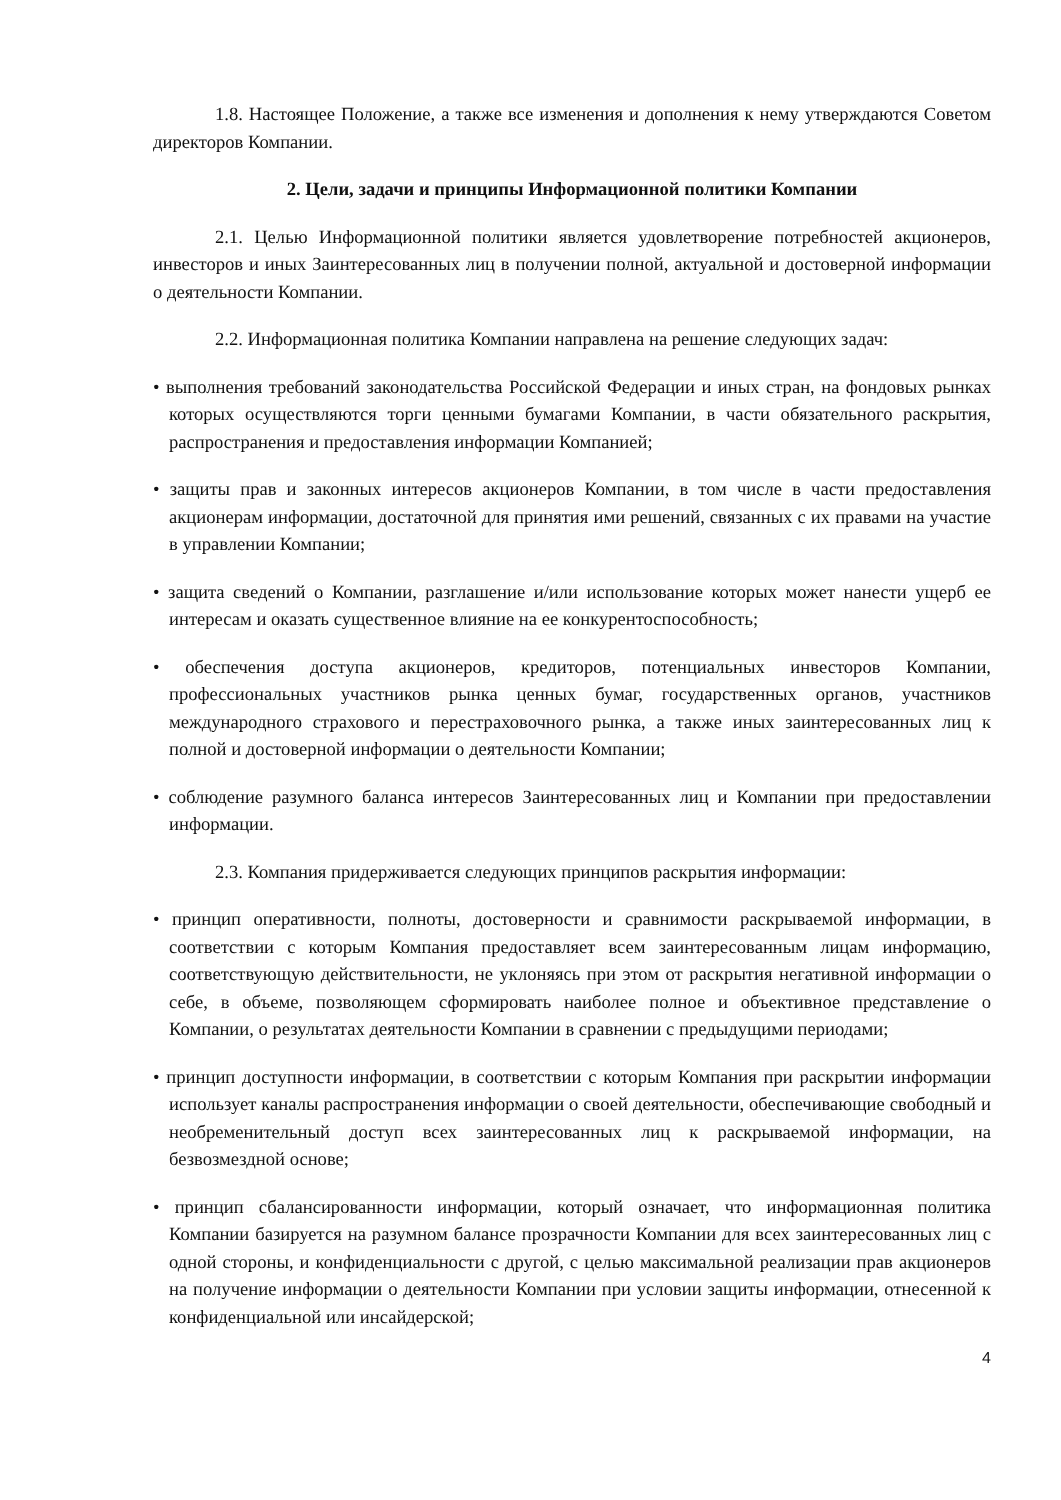1.8. Настоящее Положение, а также все изменения и дополнения к нему утверждаются Советом директоров Компании.
2. Цели, задачи и принципы Информационной политики Компании
2.1. Целью Информационной политики является удовлетворение потребностей акционеров, инвесторов и иных Заинтересованных лиц в получении полной, актуальной и достоверной информации о деятельности Компании.
2.2. Информационная политика Компании направлена на решение следующих задач:
• выполнения требований законодательства Российской Федерации и иных стран, на фондовых рынках которых осуществляются торги ценными бумагами Компании, в части обязательного раскрытия, распространения и предоставления информации Компанией;
• защиты прав и законных интересов акционеров Компании, в том числе в части предоставления акционерам информации, достаточной для принятия ими решений, связанных с их правами на участие в управлении Компании;
• защита сведений о Компании, разглашение и/или использование которых может нанести ущерб ее интересам и оказать существенное влияние на ее конкурентоспособность;
• обеспечения доступа акционеров, кредиторов, потенциальных инвесторов Компании, профессиональных участников рынка ценных бумаг, государственных органов, участников международного страхового и перестраховочного рынка, а также иных заинтересованных лиц к полной и достоверной информации о деятельности Компании;
• соблюдение разумного баланса интересов Заинтересованных лиц и Компании при предоставлении информации.
2.3. Компания придерживается следующих принципов раскрытия информации:
• принцип оперативности, полноты, достоверности и сравнимости раскрываемой информации, в соответствии с которым Компания предоставляет всем заинтересованным лицам информацию, соответствующую действительности, не уклоняясь при этом от раскрытия негативной информации о себе, в объеме, позволяющем сформировать наиболее полное и объективное представление о Компании, о результатах деятельности Компании в сравнении с предыдущими периодами;
• принцип доступности информации, в соответствии с которым Компания при раскрытии информации использует каналы распространения информации о своей деятельности, обеспечивающие свободный и необременительный доступ всех заинтересованных лиц к раскрываемой информации, на безвозмездной основе;
• принцип сбалансированности информации, который означает, что информационная политика Компании базируется на разумном балансе прозрачности Компании для всех заинтересованных лиц с одной стороны, и конфиденциальности с другой, с целью максимальной реализации прав акционеров на получение информации о деятельности Компании при условии защиты информации, отнесенной к конфиденциальной или инсайдерской;
4